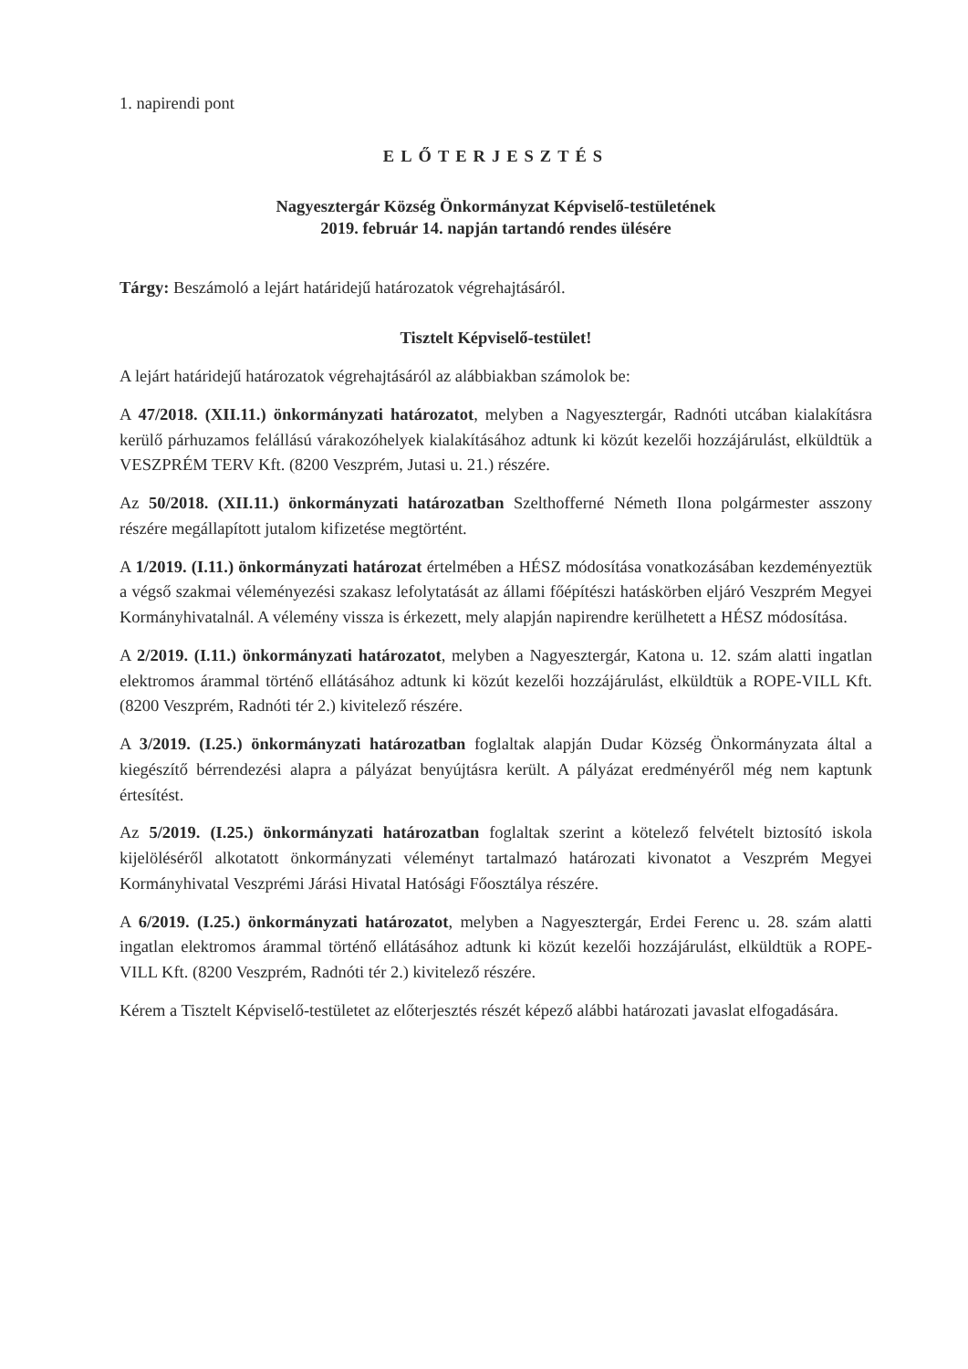1. napirendi pont
ELŐTERJESZTÉS
Nagyesztergár Község Önkormányzat Képviselő-testületének
2019. február 14. napján tartandó rendes ülésére
Tárgy: Beszámoló a lejárt határidejű határozatok végrehajtásáról.
Tisztelt Képviselő-testület!
A lejárt határidejű határozatok végrehajtásáról az alábbiakban számolok be:
A 47/2018. (XII.11.) önkormányzati határozatot, melyben a Nagyesztergár, Radnóti utcában kialakításra kerülő párhuzamos felállású várakozóhelyek kialakításához adtunk ki közút kezelői hozzájárulást, elküldtük a VESZPRÉM TERV Kft. (8200 Veszprém, Jutasi u. 21.) részére.
Az 50/2018. (XII.11.) önkormányzati határozatban Szelthofferné Németh Ilona polgármester asszony részére megállapított jutalom kifizetése megtörtént.
A 1/2019. (I.11.) önkormányzati határozat értelmében a HÉSZ módosítása vonatkozásában kezdeményeztük a végső szakmai véleményezési szakasz lefolytatását az állami főépítészi hatáskörben eljáró Veszprém Megyei Kormányhivatalnál. A vélemény vissza is érkezett, mely alapján napirendre kerülhetett a HÉSZ módosítása.
A 2/2019. (I.11.) önkormányzati határozatot, melyben a Nagyesztergár, Katona u. 12. szám alatti ingatlan elektromos árammal történő ellátásához adtunk ki közút kezelői hozzájárulást, elküldtük a ROPE-VILL Kft. (8200 Veszprém, Radnóti tér 2.) kivitelező részére.
A 3/2019. (I.25.) önkormányzati határozatban foglaltak alapján Dudar Község Önkormányzata által a kiegészítő bérrendezési alapra a pályázat benyújtásra került. A pályázat eredményéről még nem kaptunk értesítést.
Az 5/2019. (I.25.) önkormányzati határozatban foglaltak szerint a kötelező felvételt biztosító iskola kijelöléséről alkotatott önkormányzati véleményt tartalmazó határozati kivonatot a Veszprém Megyei Kormányhivatal Veszprémi Járási Hivatal Hatósági Főosztálya részére.
A 6/2019. (I.25.) önkormányzati határozatot, melyben a Nagyesztergár, Erdei Ferenc u. 28. szám alatti ingatlan elektromos árammal történő ellátásához adtunk ki közút kezelői hozzájárulást, elküldtük a ROPE-VILL Kft. (8200 Veszprém, Radnóti tér 2.) kivitelező részére.
Kérem a Tisztelt Képviselő-testületet az előterjesztés részét képező alábbi határozati javaslat elfogadására.